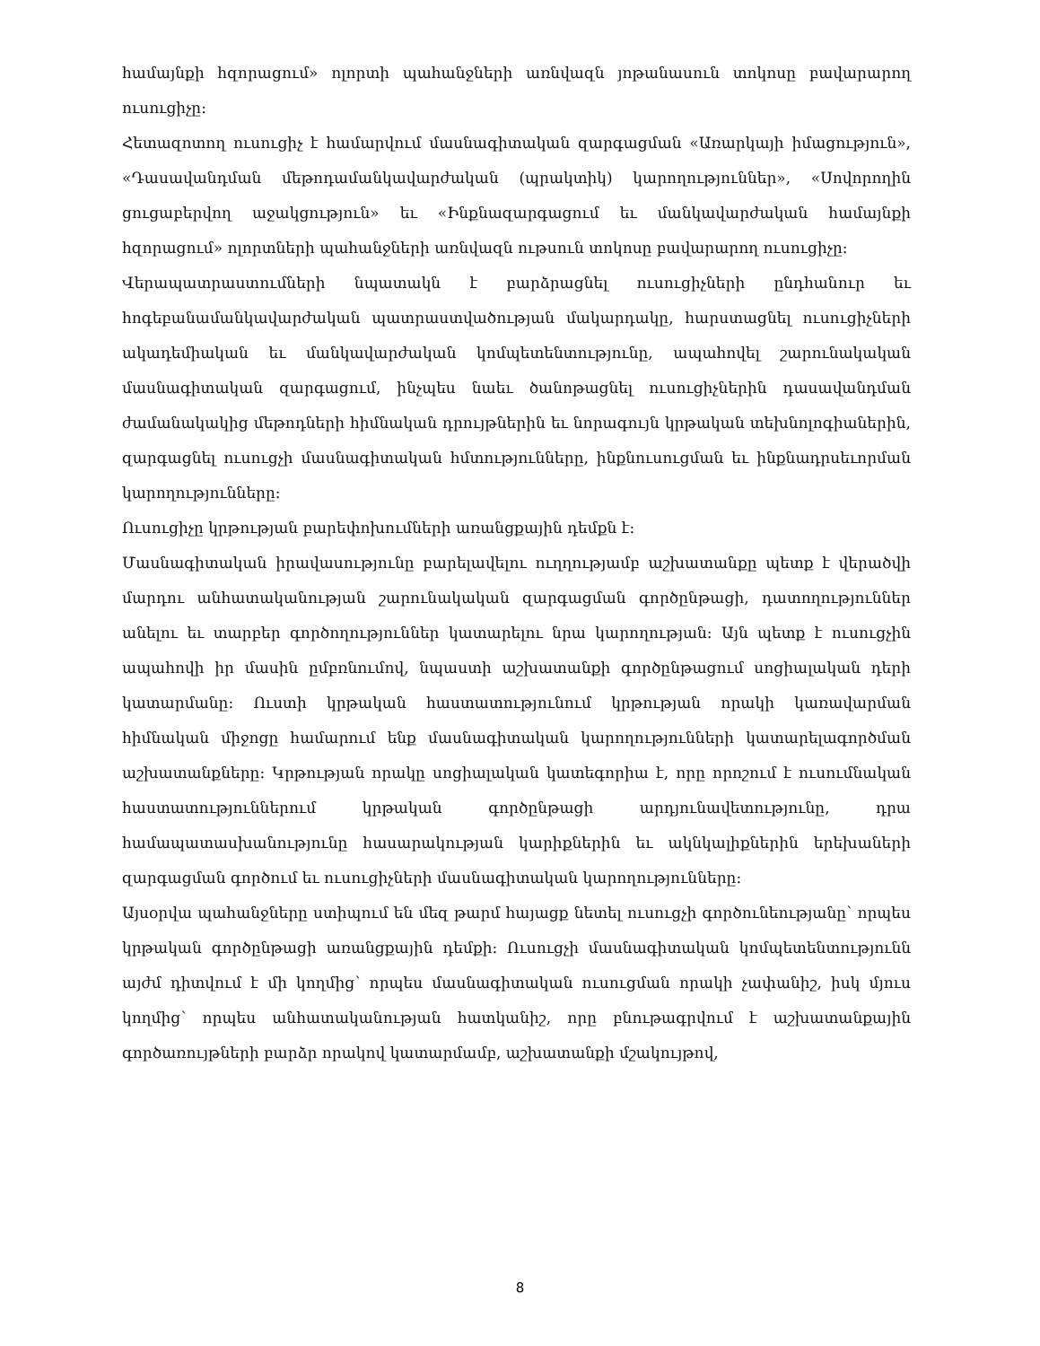համայնքի հզորացում» ոլորտի պահանջների առնվազն յոթանասուն տոկոսը բավարարող ուսուցիչը:
Հետազոտող ուսուցիչ է համարվում մասնագիտական զարգացման «Առարկայի իմացություն», «Դասավանդման մեթոդամանկավարժական (պրակտիկ) կարողություններ», «Սովորողին ցուցաբերվող աջակցություն» եւ «Ինքնազարգացում եւ մանկավարժական համայնքի հզորացում» ոլորտների պահանջների առնվազն ութսուն տոկոսը բավարարող ուսուցիչը:
Վերապատրաստումների նպատակն է բարձրացնել ուսուցիչների ընդհանուր եւ հոգեբանամանկավարժական պատրաստվածության մակարդակը, հարստացնել ուսուցիչների ակադեմիական եւ մանկավարժական կոմպետենտությունը, ապահովել շարունակական մասնագիտական զարգացում, ինչպես նաեւ ծանոթացնել ուսուցիչներին դասավանդման ժամանակակից մեթոդների հիմնական դրույթներին եւ նորագույն կրթական տեխնոլոգիաներին, զարգացնել ուսուցչի մասնագիտական հմտությունները, ինքնուսուցման եւ ինքնադրսեւորման կարողությունները:
Ուսուցիչը կրթության բարեփոխումների առանցքային դեմքն է:
Մասնագիտական իրավասությունը բարելավելու ուղղությամբ աշխատանքը պետք է վերածվի մարդու անհատականության շարունակական զարգացման գործընթացի, դատողություններ անելու եւ տարբեր գործողություններ կատարելու նրա կարողության: Այն պետք է ուսուցչին ապահովի իր մասին ըմբռնումով, նպաստի աշխատանքի գործընթացում սոցիալական դերի կատարմանը: Ուստի կրթական հաստատությունում կրթության որակի կառավարման հիմնական միջոցը համարում ենք մասնագիտական կարողությունների կատարելագործման աշխատանքները: Կրթության որակը սոցիալական կատեգորիա է, որը որոշում է ուսումնական հաստատություններում կրթական գործընթացի արդյունավետությունը, դրա համապատասխանությունը հասարակության կարիքներին եւ ակնկալիքներին երեխաների զարգացման գործում եւ ուսուցիչների մասնագիտական կարողությունները:
Այսօրվա պահանջները ստիպում են մեզ թարմ հայացք նետել ուսուցչի գործունեությանը՝ որպես կրթական գործընթացի առանցքային դեմքի: Ուսուցչի մասնագիտական կոմպետենտությունն այժմ դիտվում է մի կողմից՝ որպես մասնագիտական ուսուցման որակի չափանիշ, իսկ մյուս կողմից՝ որպես անհատականության հատկանիշ, որը բնութագրվում է աշխատանքային գործառույթների բարձր որակով կատարմամբ, աշխատանքի մշակույթով,
8